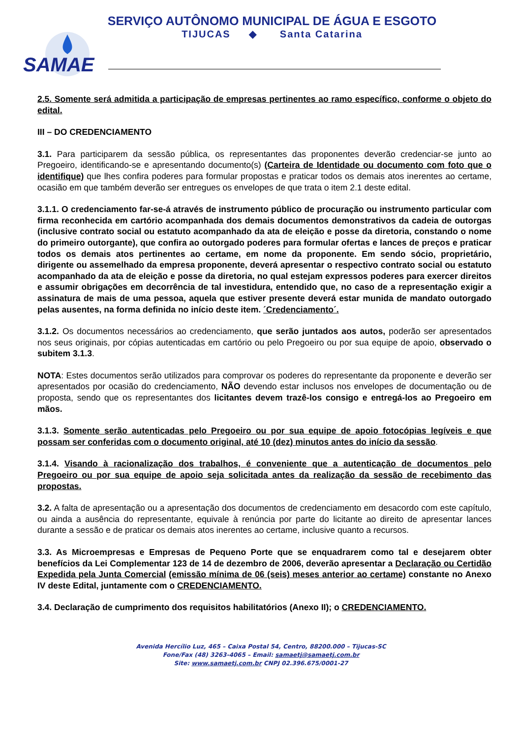SERVIÇO AUTÔNOMO MUNICIPAL DE ÁGUA E ESGOTO
TIJUCAS ◆ Santa Catarina
SAMAE
2.5. Somente será admitida a participação de empresas pertinentes ao ramo específico, conforme o objeto do edital.
III – DO CREDENCIAMENTO
3.1. Para participarem da sessão pública, os representantes das proponentes deverão credenciar-se junto ao Pregoeiro, identificando-se e apresentando documento(s) (Carteira de Identidade ou documento com foto que o identifique) que lhes confira poderes para formular propostas e praticar todos os demais atos inerentes ao certame, ocasião em que também deverão ser entregues os envelopes de que trata o item 2.1 deste edital.
3.1.1. O credenciamento far-se-á através de instrumento público de procuração ou instrumento particular com firma reconhecida em cartório acompanhada dos demais documentos demonstrativos da cadeia de outorgas (inclusive contrato social ou estatuto acompanhado da ata de eleição e posse da diretoria, constando o nome do primeiro outorgante), que confira ao outorgado poderes para formular ofertas e lances de preços e praticar todos os demais atos pertinentes ao certame, em nome da proponente. Em sendo sócio, proprietário, dirigente ou assemelhado da empresa proponente, deverá apresentar o respectivo contrato social ou estatuto acompanhado da ata de eleição e posse da diretoria, no qual estejam expressos poderes para exercer direitos e assumir obrigações em decorrência de tal investidura, entendido que, no caso de a representação exigir a assinatura de mais de uma pessoa, aquela que estiver presente deverá estar munida de mandato outorgado pelas ausentes, na forma definida no início deste item. ´Credenciamento´.
3.1.2. Os documentos necessários ao credenciamento, que serão juntados aos autos, poderão ser apresentados nos seus originais, por cópias autenticadas em cartório ou pelo Pregoeiro ou por sua equipe de apoio, observado o subitem 3.1.3.
NOTA: Estes documentos serão utilizados para comprovar os poderes do representante da proponente e deverão ser apresentados por ocasião do credenciamento, NÃO devendo estar inclusos nos envelopes de documentação ou de proposta, sendo que os representantes dos licitantes devem trazê-los consigo e entregá-los ao Pregoeiro em mãos.
3.1.3. Somente serão autenticadas pelo Pregoeiro ou por sua equipe de apoio fotocópias legíveis e que possam ser conferidas com o documento original, até 10 (dez) minutos antes do início da sessão.
3.1.4. Visando à racionalização dos trabalhos, é conveniente que a autenticação de documentos pelo Pregoeiro ou por sua equipe de apoio seja solicitada antes da realização da sessão de recebimento das propostas.
3.2. A falta de apresentação ou a apresentação dos documentos de credenciamento em desacordo com este capítulo, ou ainda a ausência do representante, equivale à renúncia por parte do licitante ao direito de apresentar lances durante a sessão e de praticar os demais atos inerentes ao certame, inclusive quanto a recursos.
3.3. As Microempresas e Empresas de Pequeno Porte que se enquadrarem como tal e desejarem obter benefícios da Lei Complementar 123 de 14 de dezembro de 2006, deverão apresentar a Declaração ou Certidão Expedida pela Junta Comercial (emissão mínima de 06 (seis) meses anterior ao certame) constante no Anexo IV deste Edital, juntamente com o CREDENCIAMENTO.
3.4. Declaração de cumprimento dos requisitos habilitatórios (Anexo II); o CREDENCIAMENTO.
Avenida Hercílio Luz, 465 – Caixa Postal 54, Centro, 88200.000 – Tijucas-SC
Fone/Fax (48) 3263-4065 – Email: samaetj@samaetj.com.br
Site: www.samaetj.com.br CNPJ 02.396.675/0001-27